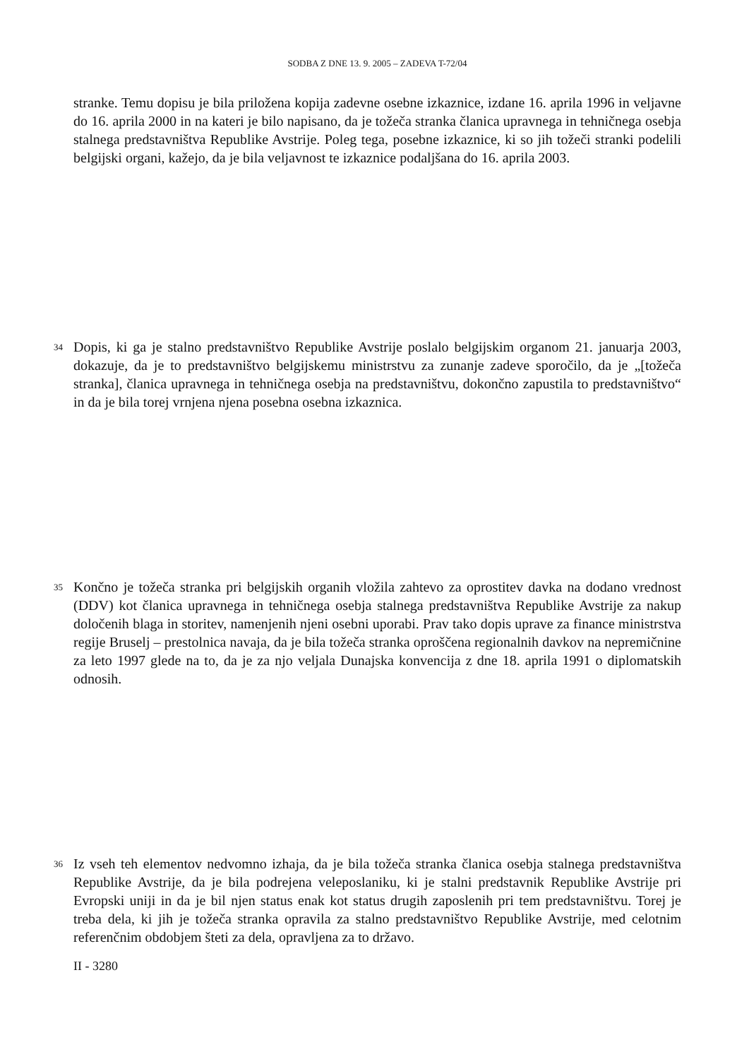SODBA Z DNE 13. 9. 2005 – ZADEVA T-72/04
stranke. Temu dopisu je bila priložena kopija zadevne osebne izkaznice, izdane 16. aprila 1996 in veljavne do 16. aprila 2000 in na kateri je bilo napisano, da je tožeča stranka članica upravnega in tehničnega osebja stalnega predstavništva Republike Avstrije. Poleg tega, posebne izkaznice, ki so jih tožeči stranki podelili belgijski organi, kažejo, da je bila veljavnost te izkaznice podaljšana do 16. aprila 2003.
34
Dopis, ki ga je stalno predstavništvo Republike Avstrije poslalo belgijskim organom 21. januarja 2003, dokazuje, da je to predstavništvo belgijskemu ministrstvu za zunanje zadeve sporočilo, da je „[tožeča stranka], članica upravnega in tehničnega osebja na predstavništvu, dokončno zapustila to predstavništvo“ in da je bila torej vrnjena njena posebna osebna izkaznica.
35
Končno je tožeča stranka pri belgijskih organih vložila zahtevo za oprostitev davka na dodano vrednost (DDV) kot članica upravnega in tehničnega osebja stalnega predstavništva Republike Avstrije za nakup določenih blaga in storitev, namenjenih njeni osebni uporabi. Prav tako dopis uprave za finance ministrstva regije Bruselj – prestolnica navaja, da je bila tožeča stranka oproščena regionalnih davkov na nepremičnine za leto 1997 glede na to, da je za njo veljala Dunajska konvencija z dne 18. aprila 1991 o diplomatskih odnosih.
36
Iz vseh teh elementov nedvomno izhaja, da je bila tožeča stranka članica osebja stalnega predstavništva Republike Avstrije, da je bila podrejena veleposlaniku, ki je stalni predstavnik Republike Avstrije pri Evropski uniji in da je bil njen status enak kot status drugih zaposlenih pri tem predstavništvu. Torej je treba dela, ki jih je tožeča stranka opravila za stalno predstavništvo Republike Avstrije, med celotnim referenčnim obdobjem šteti za dela, opravljena za to državo.
II - 3280